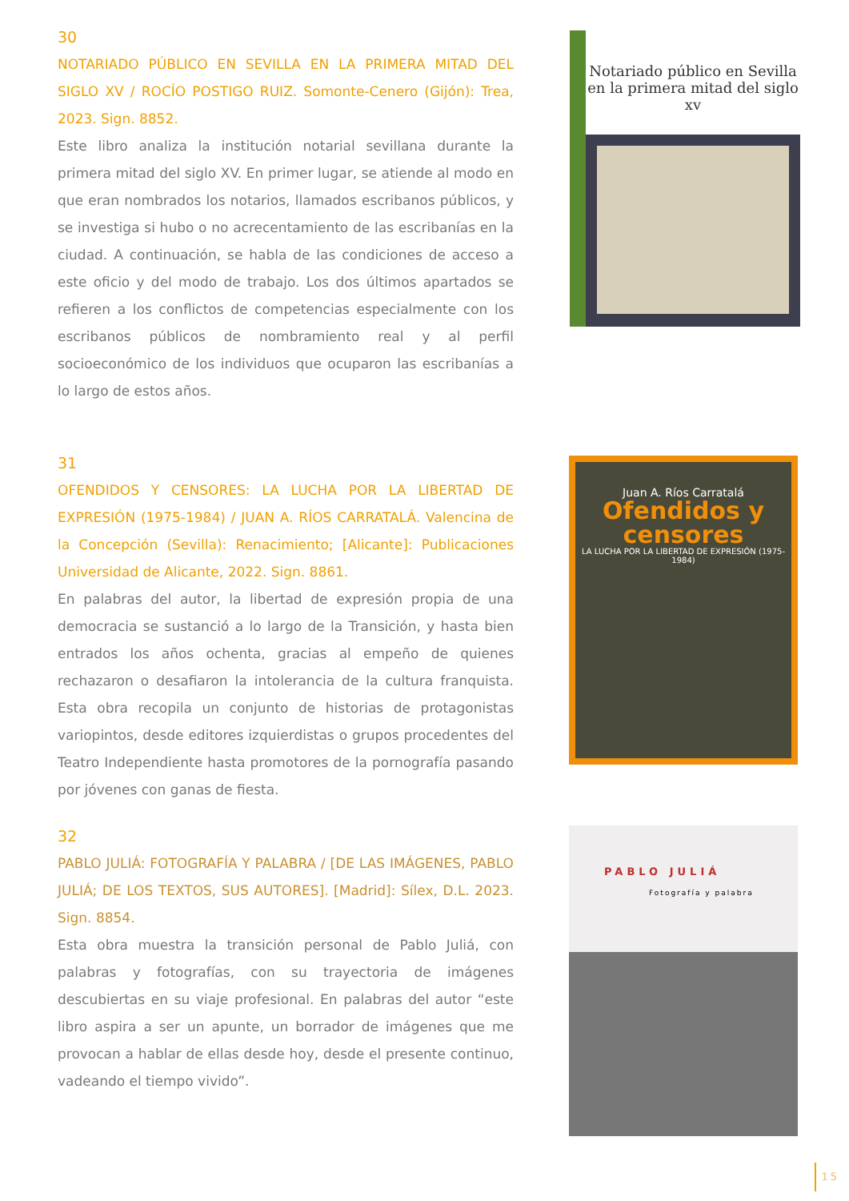30
NOTARIADO PÚBLICO EN SEVILLA EN LA PRIMERA MITAD DEL SIGLO XV / ROCÍO POSTIGO RUIZ. Somonte-Cenero (Gijón): Trea, 2023. Sign. 8852.
Este libro analiza la institución notarial sevillana durante la primera mitad del siglo XV. En primer lugar, se atiende al modo en que eran nombrados los notarios, llamados escribanos públicos, y se investiga si hubo o no acrecentamiento de las escribanías en la ciudad. A continuación, se habla de las condiciones de acceso a este oficio y del modo de trabajo. Los dos últimos apartados se refieren a los conflictos de competencias especialmente con los escribanos públicos de nombramiento real y al perfil socioeconómico de los individuos que ocuparon las escribanías a lo largo de estos años.
Notariado público en Sevilla en la primera mitad del siglo xv
31
OFENDIDOS Y CENSORES: LA LUCHA POR LA LIBERTAD DE EXPRESIÓN (1975-1984) / JUAN A. RÍOS CARRATALÁ. Valencina de la Concepción (Sevilla): Renacimiento; [Alicante]: Publicaciones Universidad de Alicante, 2022. Sign. 8861.
En palabras del autor, la libertad de expresión propia de una democracia se sustanció a lo largo de la Transición, y hasta bien entrados los años ochenta, gracias al empeño de quienes rechazaron o desafiaron la intolerancia de la cultura franquista. Esta obra recopila un conjunto de historias de protagonistas variopintos, desde editores izquierdistas o grupos procedentes del Teatro Independiente hasta promotores de la pornografía pasando por jóvenes con ganas de fiesta.
Juan A. Ríos Carratalá
Ofendidos y censores
LA LUCHA POR LA LIBERTAD DE EXPRESIÓN (1975-1984)
32
PABLO JULIÁ: FOTOGRAFÍA Y PALABRA / [DE LAS IMÁGENES, PABLO JULIÁ; DE LOS TEXTOS, SUS AUTORES]. [Madrid]: Sílex, D.L. 2023. Sign. 8854.
Esta obra muestra la transición personal de Pablo Juliá, con palabras y fotografías, con su trayectoria de imágenes descubiertas en su viaje profesional. En palabras del autor “este libro aspira a ser un apunte, un borrador de imágenes que me provocan a hablar de ellas desde hoy, desde el presente continuo, vadeando el tiempo vivido”.
PABLO JULIÁ
Fotografía y palabra
15